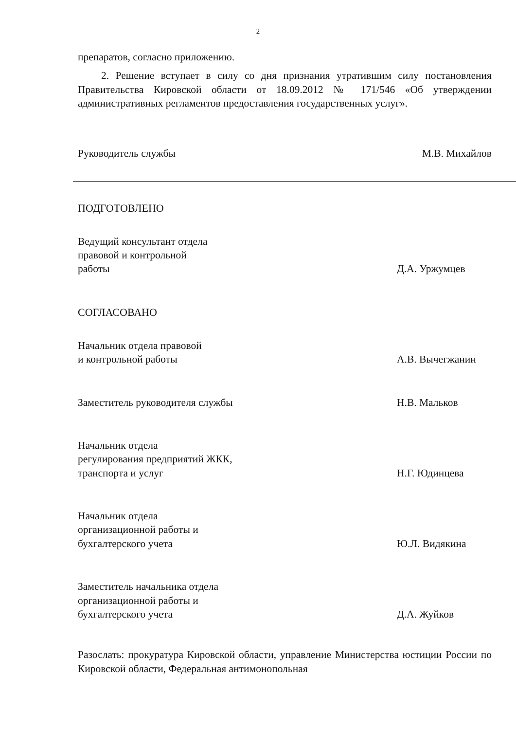2
препаратов, согласно приложению.
2. Решение вступает в силу со дня признания утратившим силу постановления Правительства Кировской области от 18.09.2012 № 171/546 «Об утверждении административных регламентов предоставления государственных услуг».
Руководитель службы
М.В. Михайлов
ПОДГОТОВЛЕНО
Ведущий консультант отдела
правовой и контрольной
работы
Д.А. Уржумцев
СОГЛАСОВАНО
Начальник отдела правовой
и контрольной работы
А.В. Вычегжанин
Заместитель руководителя службы
Н.В. Мальков
Начальник отдела
регулирования предприятий ЖКК,
транспорта и услуг
Н.Г. Юдинцева
Начальник отдела
организационной работы и
бухгалтерского учета
Ю.Л. Видякина
Заместитель начальника отдела
организационной работы и
бухгалтерского учета
Д.А. Жуйков
Разослать: прокуратура Кировской области, управление Министерства юстиции России по Кировской области, Федеральная антимонопольная